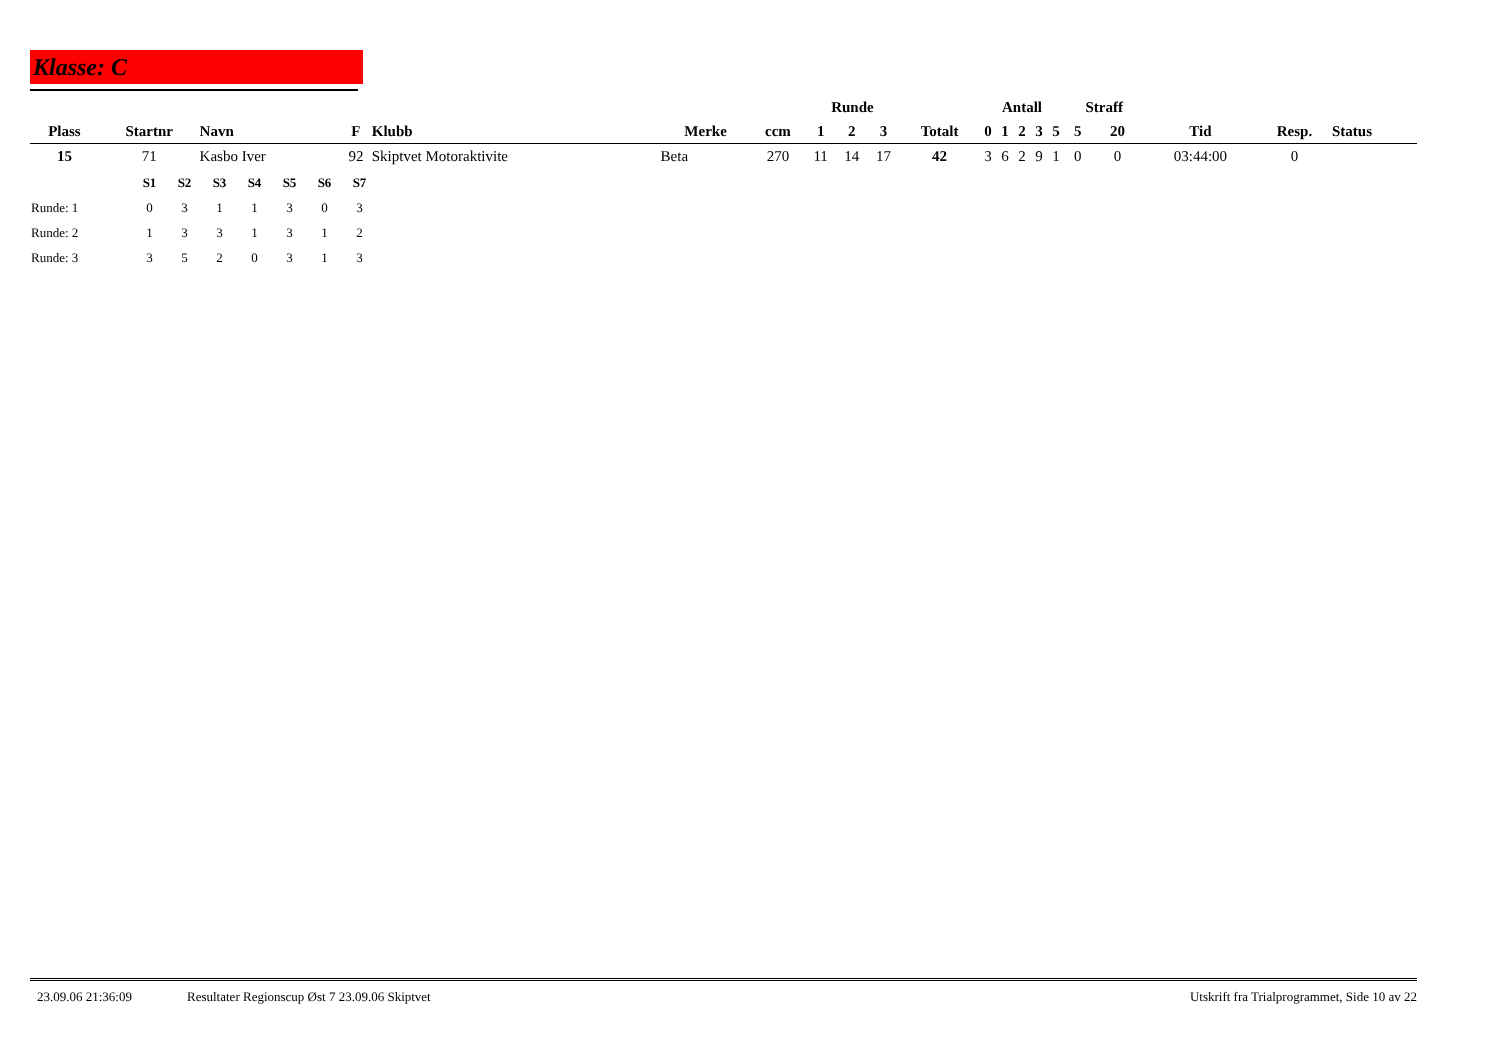Klasse: C
| | | | | | | | | Runde | | | | Antall | | | | | Straff | | | | |
| --- | --- | --- | --- | --- | --- | --- | --- | --- | --- | --- | --- | --- | --- | --- | --- | --- | --- | --- | --- | --- | --- |
| Plass | Startnr | Navn | F | Klubb | Merke | ccm | | 1 | 2 | 3 | Totalt | 0 | 1 | 2 | 3 | 5 | 5 | 20 | Tid | Resp. | Status |
| 15 | 71 | Kasbo Iver | 92 | Skiptvet Motoraktivite | Beta | 270 | | 11 | 14 | 17 | 42 | 3 | 6 | 2 | 9 | 1 | 0 | 0 | 03:44:00 | 0 | |
| | S1 | S2 | S3 | S4 | S5 | S6 | S7 |
| --- | --- | --- | --- | --- | --- | --- | --- |
| Runde: 1 | 0 | 3 | 1 | 1 | 3 | 0 | 3 |
| Runde: 2 | 1 | 3 | 3 | 1 | 3 | 1 | 2 |
| Runde: 3 | 3 | 5 | 2 | 0 | 3 | 1 | 3 |
23.09.06 21:36:09 Resultater Regionscup Øst 7 23.09.06 Skiptvet Utskrift fra Trialprogrammet, Side 10 av 22